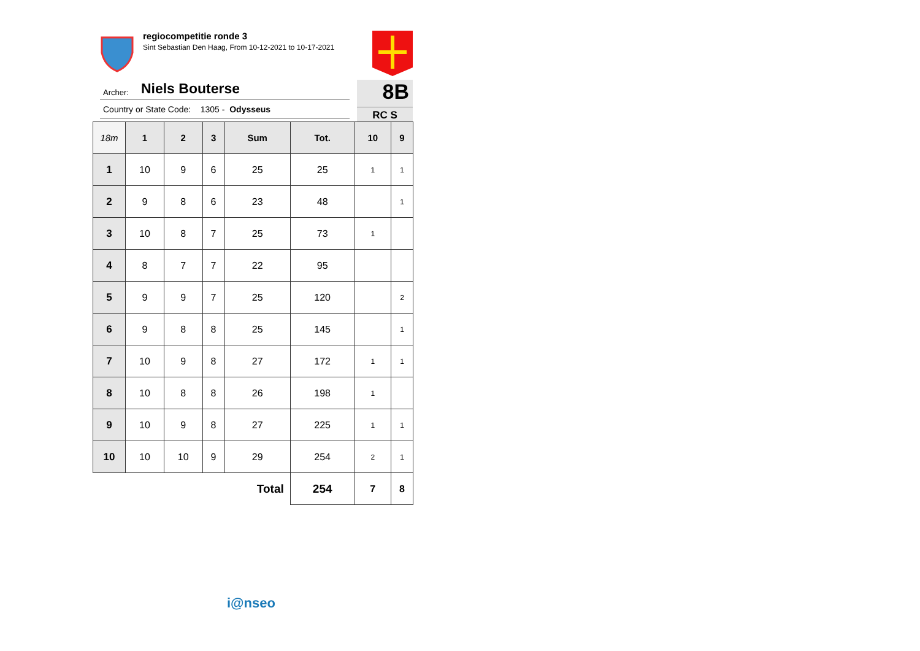regiocompetitie ronde 3
Sint Sebastian Den Haag, From 10-12-2021 to 10-17-2021
Archer: Niels Bouterse
Country or State Code: 1305 - Odysseus
8B
RC S
| 18m | 1 | 2 | 3 | Sum | Tot. | 10 | 9 |
| --- | --- | --- | --- | --- | --- | --- | --- |
| 1 | 10 | 9 | 6 | 25 | 25 | 1 | 1 |
| 2 | 9 | 8 | 6 | 23 | 48 | | 1 |
| 3 | 10 | 8 | 7 | 25 | 73 | 1 | |
| 4 | 8 | 7 | 7 | 22 | 95 | | |
| 5 | 9 | 9 | 7 | 25 | 120 | | 2 |
| 6 | 9 | 8 | 8 | 25 | 145 | | 1 |
| 7 | 10 | 9 | 8 | 27 | 172 | 1 | 1 |
| 8 | 10 | 8 | 8 | 26 | 198 | 1 | |
| 9 | 10 | 9 | 8 | 27 | 225 | 1 | 1 |
| 10 | 10 | 10 | 9 | 29 | 254 | 2 | 1 |
| Total | | | | | 254 | 7 | 8 |
i@nseo